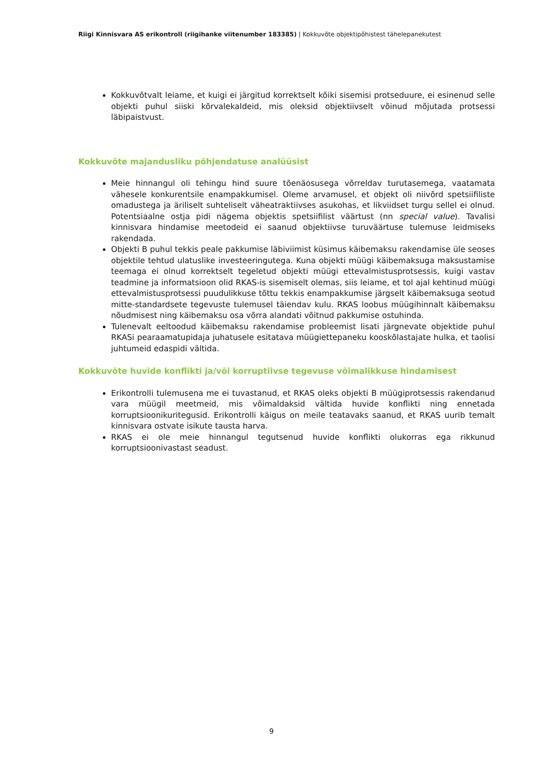Riigi Kinnisvara AS erikontroll (riigihanke viitenumber 183385) | Kokkuvõte objektipõhistest tähelepanekutest
Kokkuvõtvalt leiame, et kuigi ei järgitud korrektselt kõiki sisemisi protseduure, ei esinenud selle objekti puhul siiski kõrvalekaldeid, mis oleksid objektiivselt võinud mõjutada protsessi läbipaistvust.
Kokkuvõte majandusliku põhjendatuse analüüsist
Meie hinnangul oli tehingu hind suure tõenäosusega võrreldav turutasemega, vaatamata vähesele konkurentsile enampakkumisel. Oleme arvamusel, et objekt oli niivõrd spetsiifiliste omadustega ja äriliselt suhteliselt väheatraktiivses asukohas, et likviidset turgu sellel ei olnud. Potentsiaalne ostja pidi nägema objektis spetsiifilist väärtust (nn special value). Tavalisi kinnisvara hindamise meetodeid ei saanud objektiivse turuväärtuse tulemuse leidmiseks rakendada.
Objekti B puhul tekkis peale pakkumise läbiviimist küsimus käibemaksu rakendamise üle seoses objektile tehtud ulatuslike investeeringutega. Kuna objekti müügi käibemaksuga maksustamise teemaga ei olnud korrektselt tegeletud objekti müügi ettevalmistusprotsessis, kuigi vastav teadmine ja informatsioon olid RKAS-is sisemiselt olemas, siis leiame, et tol ajal kehtinud müügi ettevalmistusprotsessi puudulikkuse tõttu tekkis enampakkumise järgselt käibemaksuga seotud mitte-standardsete tegevuste tulemusel täiendav kulu. RKAS loobus müügihinnalt käibemaksu nõudmisest ning käibemaksu osa võrra alandati võitnud pakkumise ostuhinda.
Tulenevalt eeltoodud käibemaksu rakendamise probleemist lisati järgnevate objektide puhul RKASi pearaamatupidaja juhatusele esitatava müügiettepaneku kooskõlastajate hulka, et taolisi juhtumeid edaspidi vältida.
Kokkuvõte huvide konflikti ja/või korruptiivse tegevuse võimalikkuse hindamisest
Erikontrolli tulemusena me ei tuvastanud, et RKAS oleks objekti B müügiprotsessis rakendanud vara müügil meetmeid, mis võimaldaksid vältida huvide konflikti ning ennetada korruptsioonikuritegusid. Erikontrolli käigus on meile teatavaks saanud, et RKAS uurib temalt kinnisvara ostvate isikute tausta harva.
RKAS ei ole meie hinnangul tegutsenud huvide konflikti olukorras ega rikkunud korruptsioonivastast seadust.
9